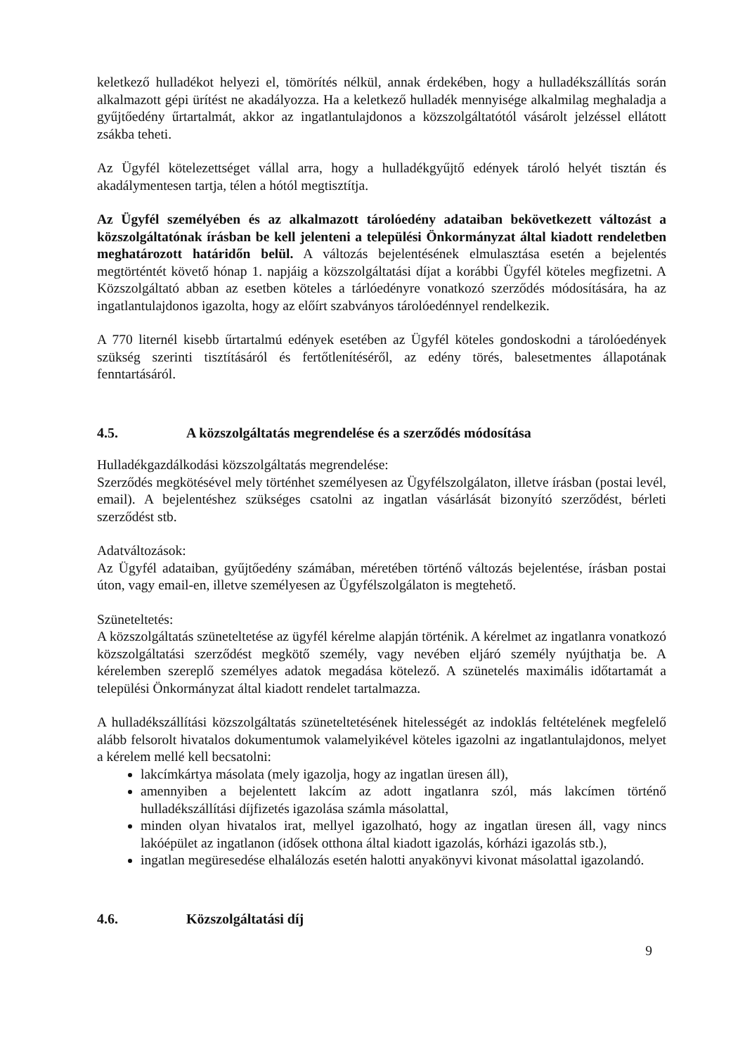keletkező hulladékot helyezi el, tömörítés nélkül, annak érdekében, hogy a hulladékszállítás során alkalmazott gépi ürítést ne akadályozza. Ha a keletkező hulladék mennyisége alkalmilag meghaladja a gyűjtőedény űrtartalmát, akkor az ingatlantulajdonos a közszolgáltatótól vásárolt jelzéssel ellátott zsákba teheti.
Az Ügyfél kötelezettséget vállal arra, hogy a hulladékgyűjtő edények tároló helyét tisztán és akadálymentesen tartja, télen a hótól megtisztítja.
Az Ügyfél személyében és az alkalmazott tárolóedény adataiban bekövetkezett változást a közszolgáltatónak írásban be kell jelenteni a települési Önkormányzat által kiadott rendeletben meghatározott határidőn belül. A változás bejelentésének elmulasztása esetén a bejelentés megtörténtét követő hónap 1. napjáig a közszolgáltatási díjat a korábbi Ügyfél köteles megfizetni. A Közszolgáltató abban az esetben köteles a tárlóedényre vonatkozó szerződés módosítására, ha az ingatlantulajdonos igazolta, hogy az előírt szabványos tárolóedénnyel rendelkezik.
A 770 liternél kisebb űrtartalmú edények esetében az Ügyfél köteles gondoskodni a tárolóedények szükség szerinti tisztításáról és fertőtlenítéséről, az edény törés, balesetmentes állapotának fenntartásáról.
4.5. A közszolgáltatás megrendelése és a szerződés módosítása
Hulladékgazdálkodási közszolgáltatás megrendelése:
Szerződés megkötésével mely történhet személyesen az Ügyfélszolgálaton, illetve írásban (postai levél, email). A bejelentéshez szükséges csatolni az ingatlan vásárlását bizonyító szerződést, bérleti szerződést stb.
Adatváltozások:
Az Ügyfél adataiban, gyűjtőedény számában, méretében történő változás bejelentése, írásban postai úton, vagy email-en, illetve személyesen az Ügyfélszolgálaton is megtehető.
Szüneteltetés:
A közszolgáltatás szüneteltetése az ügyfél kérelme alapján történik. A kérelmet az ingatlanra vonatkozó közszolgáltatási szerződést megkötő személy, vagy nevében eljáró személy nyújthatja be. A kérelemben szereplő személyes adatok megadása kötelező. A szünetelés maximális időtartamát a települési Önkormányzat által kiadott rendelet tartalmazza.
A hulladékszállítási közszolgáltatás szüneteltetésének hitelességét az indoklás feltételének megfelelő alább felsorolt hivatalos dokumentumok valamelyikével köteles igazolni az ingatlantulajdonos, melyet a kérelem mellé kell becsatolni:
lakcímkártya másolata (mely igazolja, hogy az ingatlan üresen áll),
amennyiben a bejelentett lakcím az adott ingatlanra szól, más lakcímen történő hulladékszállítási díjfizetés igazolása számla másolattal,
minden olyan hivatalos irat, mellyel igazolható, hogy az ingatlan üresen áll, vagy nincs lakóépület az ingatlanon (idősek otthona által kiadott igazolás, kórházi igazolás stb.),
ingatlan megüresedése elhalálozás esetén halotti anyakönyvi kivonat másolattal igazolandó.
4.6. Közszolgáltatási díj
9